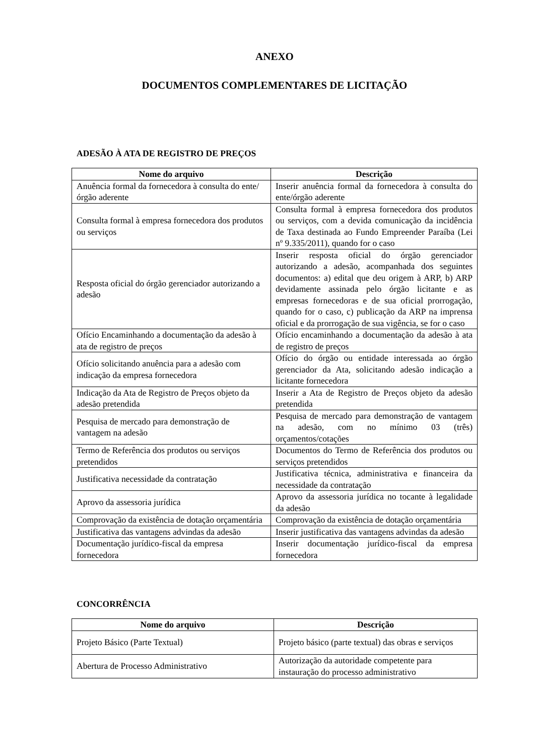ANEXO
DOCUMENTOS COMPLEMENTARES DE LICITAÇÃO
ADESÃO À ATA DE REGISTRO DE PREÇOS
| Nome do arquivo | Descrição |
| --- | --- |
| Anuência formal da fornecedora à consulta do ente/órgão aderente | Inserir anuência formal da fornecedora à consulta do ente/órgão aderente |
| Consulta formal à empresa fornecedora dos produtos ou serviços | Consulta formal à empresa fornecedora dos produtos ou serviços, com a devida comunicação da incidência de Taxa destinada ao Fundo Empreender Paraíba (Lei nº 9.335/2011), quando for o caso |
| Resposta oficial do órgão gerenciador autorizando a adesão | Inserir resposta oficial do órgão gerenciador autorizando a adesão, acompanhada dos seguintes documentos: a) edital que deu origem à ARP, b) ARP devidamente assinada pelo órgão licitante e as empresas fornecedoras e de sua oficial prorrogação, quando for o caso, c) publicação da ARP na imprensa oficial e da prorrogação de sua vigência, se for o caso |
| Ofício Encaminhando a documentação da adesão à ata de registro de preços | Ofício encaminhando a documentação da adesão à ata de registro de preços |
| Ofício solicitando anuência para a adesão com indicação da empresa fornecedora | Ofício do órgão ou entidade interessada ao órgão gerenciador da Ata, solicitando adesão indicação a licitante fornecedora |
| Indicação da Ata de Registro de Preços objeto da adesão pretendida | Inserir a Ata de Registro de Preços objeto da adesão pretendida |
| Pesquisa de mercado para demonstração de vantagem na adesão | Pesquisa de mercado para demonstração de vantagem na adesão, com no mínimo 03 (três) orçamentos/cotações |
| Termo de Referência dos produtos ou serviços pretendidos | Documentos do Termo de Referência dos produtos ou serviços pretendidos |
| Justificativa necessidade da contratação | Justificativa técnica, administrativa e financeira da necessidade da contratação |
| Aprovo da assessoria jurídica | Aprovo da assessoria jurídica no tocante à legalidade da adesão |
| Comprovação da existência de dotação orçamentária | Comprovação da existência de dotação orçamentária |
| Justificativa das vantagens advindas da adesão | Inserir justificativa das vantagens advindas da adesão |
| Documentação jurídico-fiscal da empresa fornecedora | Inserir documentação jurídico-fiscal da empresa fornecedora |
CONCORRÊNCIA
| Nome do arquivo | Descrição |
| --- | --- |
| Projeto Básico (Parte Textual) | Projeto básico (parte textual) das obras e serviços |
| Abertura de Processo Administrativo | Autorização da autoridade competente para instauração do processo administrativo |